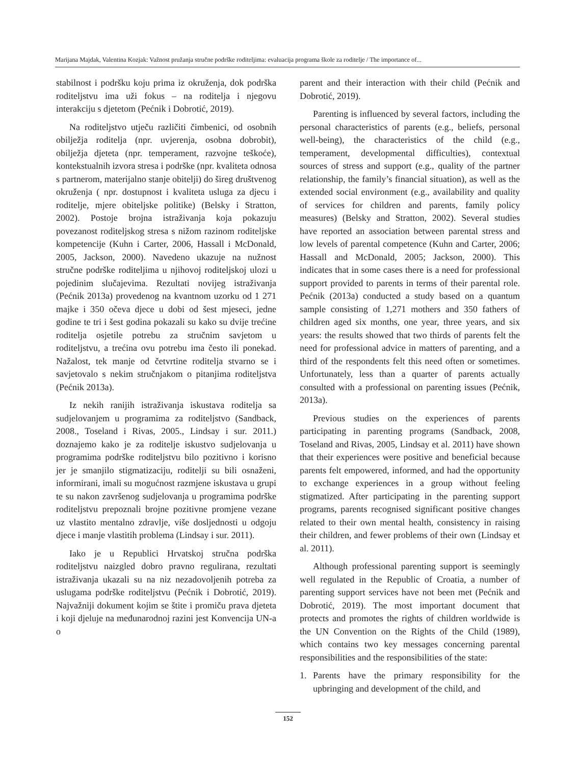Marijana Majdak, Valentina Kozjak: Važnost pružanja stručne podrške roditeljima: evaluacija programa škole za roditelje / The importance of...
stabilnost i podršku koju prima iz okruženja, dok podrška roditeljstvu ima uži fokus – na roditelja i njegovu interakciju s djetetom (Pećnik i Dobrotić, 2019).
Na roditeljstvo utječu različiti čimbenici, od osobnih obilježja roditelja (npr. uvjerenja, osobna dobrobit), obilježja djeteta (npr. temperament, razvojne teškoće), kontekstualnih izvora stresa i podrške (npr. kvaliteta odnosa s partnerom, materijalno stanje obitelji) do šireg društvenog okruženja ( npr. dostupnost i kvaliteta usluga za djecu i roditelje, mjere obiteljske politike) (Belsky i Stratton, 2002). Postoje brojna istraživanja koja pokazuju povezanost roditeljskog stresa s nižom razinom roditeljske kompetencije (Kuhn i Carter, 2006, Hassall i McDonald, 2005, Jackson, 2000). Navedeno ukazuje na nužnost stručne podrške roditeljima u njihovoj roditeljskoj ulozi u pojedinim slučajevima. Rezultati novijeg istraživanja (Pećnik 2013a) provedenog na kvantnom uzorku od 1 271 majke i 350 očeva djece u dobi od šest mjeseci, jedne godine te tri i šest godina pokazali su kako su dvije trećine roditelja osjetile potrebu za stručnim savjetom u roditeljstvu, a trećina ovu potrebu ima često ili ponekad. Nažalost, tek manje od četvrtine roditelja stvarno se i savjetovalo s nekim stručnjakom o pitanjima roditeljstva (Pećnik 2013a).
Iz nekih ranijih istraživanja iskustava roditelja sa sudjelovanjem u programima za roditeljstvo (Sandback, 2008., Toseland i Rivas, 2005., Lindsay i sur. 2011.) doznajemo kako je za roditelje iskustvo sudjelovanja u programima podrške roditeljstvu bilo pozitivno i korisno jer je smanjilo stigmatizaciju, roditelji su bili osnaženi, informirani, imali su mogućnost razmjene iskustava u grupi te su nakon završenog sudjelovanja u programima podrške roditeljstvu prepoznali brojne pozitivne promjene vezane uz vlastito mentalno zdravlje, više dosljednosti u odgoju djece i manje vlastitih problema (Lindsay i sur. 2011).
Iako je u Republici Hrvatskoj stručna podrška roditeljstvu naizgled dobro pravno regulirana, rezultati istraživanja ukazali su na niz nezadovoljenih potreba za uslugama podrške roditeljstvu (Pećnik i Dobrotić, 2019). Najvažniji dokument kojim se štite i promiču prava djeteta i koji djeluje na međunarodnoj razini jest Konvencija UN-a o
parent and their interaction with their child (Pećnik and Dobrotić, 2019).
Parenting is influenced by several factors, including the personal characteristics of parents (e.g., beliefs, personal well-being), the characteristics of the child (e.g., temperament, developmental difficulties), contextual sources of stress and support (e.g., quality of the partner relationship, the family’s financial situation), as well as the extended social environment (e.g., availability and quality of services for children and parents, family policy measures) (Belsky and Stratton, 2002). Several studies have reported an association between parental stress and low levels of parental competence (Kuhn and Carter, 2006; Hassall and McDonald, 2005; Jackson, 2000). This indicates that in some cases there is a need for professional support provided to parents in terms of their parental role. Pećnik (2013a) conducted a study based on a quantum sample consisting of 1,271 mothers and 350 fathers of children aged six months, one year, three years, and six years: the results showed that two thirds of parents felt the need for professional advice in matters of parenting, and a third of the respondents felt this need often or sometimes. Unfortunately, less than a quarter of parents actually consulted with a professional on parenting issues (Pećnik, 2013a).
Previous studies on the experiences of parents participating in parenting programs (Sandback, 2008, Toseland and Rivas, 2005, Lindsay et al. 2011) have shown that their experiences were positive and beneficial because parents felt empowered, informed, and had the opportunity to exchange experiences in a group without feeling stigmatized. After participating in the parenting support programs, parents recognised significant positive changes related to their own mental health, consistency in raising their children, and fewer problems of their own (Lindsay et al. 2011).
Although professional parenting support is seemingly well regulated in the Republic of Croatia, a number of parenting support services have not been met (Pećnik and Dobrotić, 2019). The most important document that protects and promotes the rights of children worldwide is the UN Convention on the Rights of the Child (1989), which contains two key messages concerning parental responsibilities and the responsibilities of the state:
1. Parents have the primary responsibility for the upbringing and development of the child, and
152